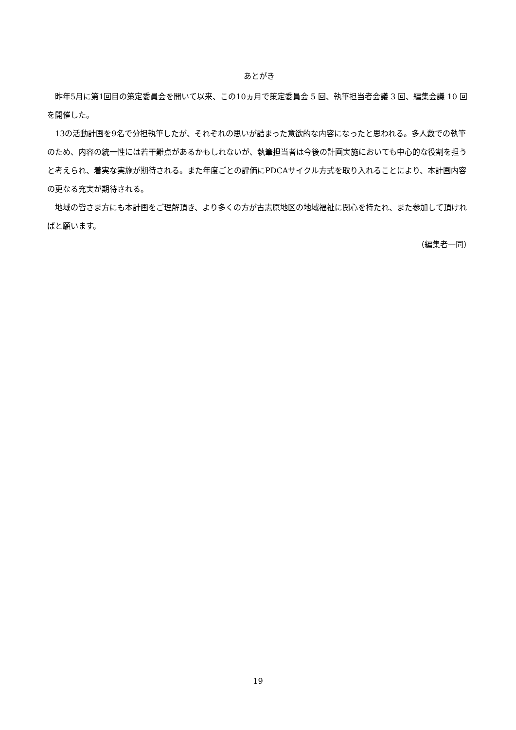あとがき
昨年5月に第1回目の策定委員会を開いて以来、この10ヵ月で策定委員会 5 回、執筆担当者会議 3 回、編集会議 10 回を開催した。
13の活動計画を9名で分担執筆したが、それぞれの思いが詰まった意欲的な内容になったと思われる。多人数での執筆のため、内容の統一性には若干難点があるかもしれないが、執筆担当者は今後の計画実施においても中心的な役割を担うと考えられ、着実な実施が期待される。また年度ごとの評価にPDCAサイクル方式を取り入れることにより、本計画内容の更なる充実が期待される。
地域の皆さま方にも本計画をご理解頂き、より多くの方が古志原地区の地域福祉に関心を持たれ、また参加して頂ければと願います。
（編集者一同）
19